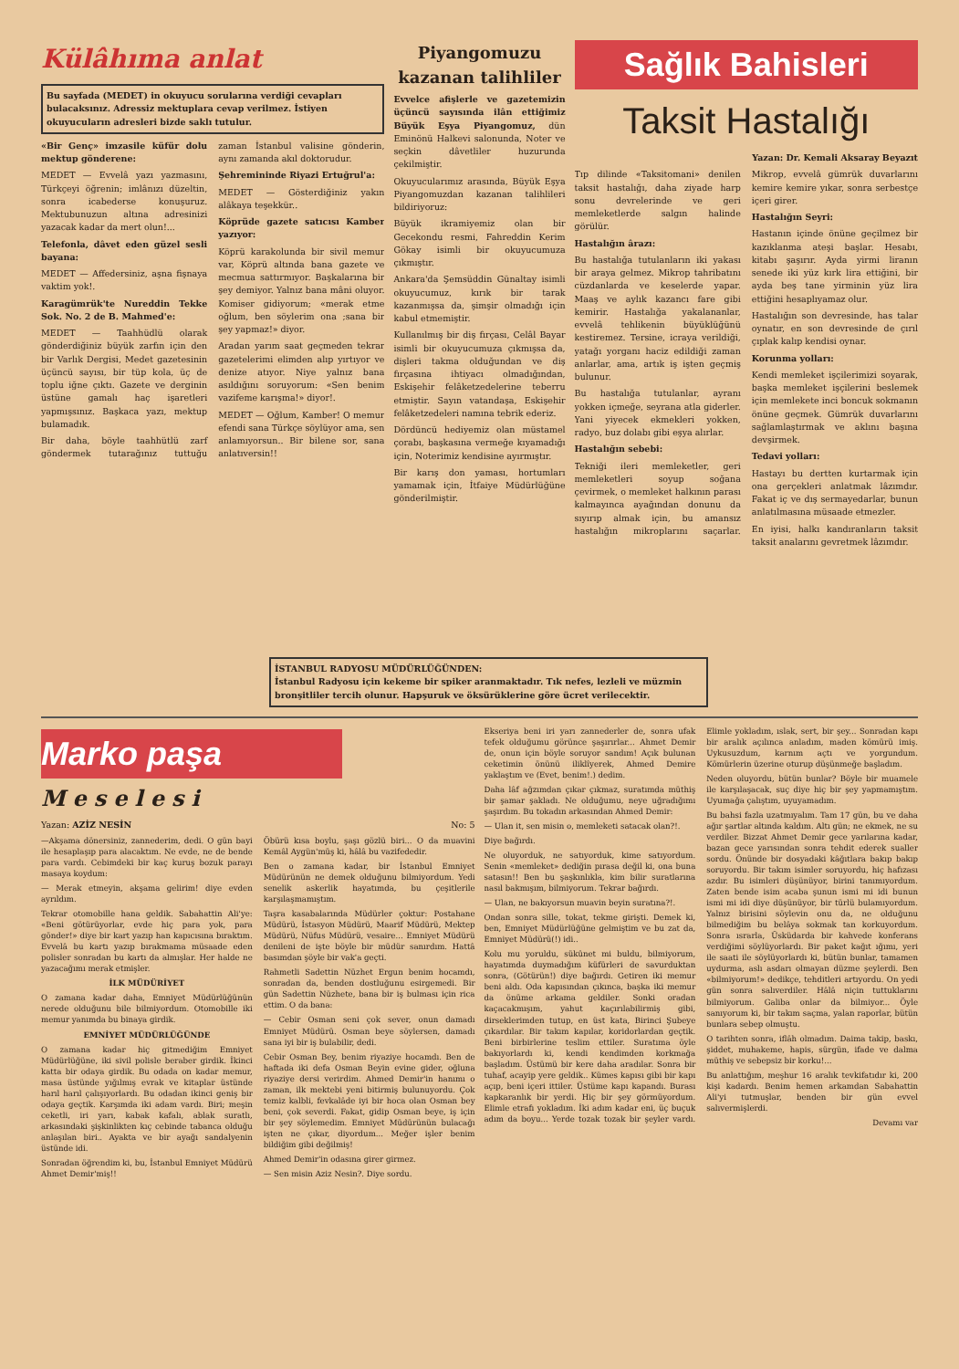Külâhıma anlat
Bu sayfada (MEDET) in okuyucu sorularına verdiği cevapları bulacaksınız. Adressiz mektuplara cevap verilmez. İstiyen okuyucuların adresleri bizde saklı tutulur.
«Bir Genç» imzasile küfür dolu mektup gönderene:
MEDET — Evvelâ yazı yazmasını, Türkçeyi öğrenin; imlânızı düzeltin, sonra icabederse konuşuruz. Mektubunuzun altına adresinizi yazacak kadar da mert olun!...
Telefonla, dâvet eden güzel sesli bayana:
MEDET — Affedersiniz, aşna fişnaya vaktim yok!.
Karagümrük'te Nureddin Tekke Sok. No. 2 de B. Mahmed'e:
MEDET — Taahhüdlü olarak gönderdiğiniz büyük zarfın için den bir Varlık Dergisi, Medet gazetesinin üçüncü sayısı, bir tüp kola, üç de toplu iğne çıktı. Gazete ve derginin üstüne gamalı haç işaretleri yapmışsınız. Başkaca yazı, mektup bulamadık.
Bir daha, böyle taahhütlü zarf göndermek tutarağınız tuttuğu zaman İstanbul valisine gönderin, aynı zamanda akıl doktorudur.
Şehremininde Riyazi Ertuğrul'a:
MEDET — Gösterdiğiniz yakın alâkaya teşekkür..
Köprüde gazete satıcısı Kamber yazıyor:
Köprü karakolunda bir sivil memur var, Köprü altında bana gazete ve mecmua sattırmıyor. Başkalarına bir şey demiyor. Yalnız bana mâni oluyor. Komiser gidiyorum; «merak etme oğlum, ben söylerim ona ;sana bir şey yapmaz!» diyor.
Aradan yarım saat geçmeden tekrar gazetelerimi elimden alıp yırtıyor ve denize atıyor. Niye yalnız bana asıldığını soruyorum: «Sen benim vazifeme karışma!» diyor!.
MEDET — Oğlum, Kamber! O memur efendi sana Türkçe söylüyor ama, sen anlamıyorsun.. Bir bilene sor, sana anlatıversin!!
Piyangomuzu kazanan talihliler
Evvelce afişlerle ve gazetemizin üçüncü sayısında ilân ettiğimiz Büyük Eşya Piyangomuz, dün Eminönü Halkevi salonunda, Noter ve seçkin dâvetliler huzurunda çekilmiştir.
Okuyucularımız arasında, Büyük Eşya Piyangomuzdan kazanan talihlileri bildiriyoruz:
Büyük ikramiyemiz olan bir Gecekondu resmi, Fahreddin Kerim Gökay isimli bir okuyucumuza çıkmıştır.
Ankara'da Şemsüddin Günaltay isimli okuyucumuz, kırık bir tarak kazanmışsa da, şimşir olmadığı için kabul etmemiştir.
Kullanılmış bir diş fırçası, Celâl Bayar isimli bir okuyucumuza çıkmışsa da, dişleri takma olduğundan ve diş fırçasına ihtiyacı olmadığından, Eskişehir felâketzedelerine teberru etmiştir. Sayın vatandaşa, Eskişehir felâketzedeleri namına tebrik ederiz.
Dördüncü hediyemiz olan müstamel çorabı, başkasına vermeğe kıyamadığı için, Noterimiz kendisine ayırmıştır.
Bir karış don yaması, hortumları yamamak için, İtfaiye Müdürlüğüne gönderilmiştir.
Sağlık Bahisleri
Taksit Hastalığı
Yazan: Dr. Kemali Aksaray Beyazıt
Tıp dilinde «Taksitomani» denilen taksit hastalığı, daha ziyade harp sonu devrelerinde ve geri memleketlerde salgın halinde görülür.
Hastalığın ârazı:
Bu hastalığa tutulanların iki yakası bir araya gelmez. Mikrop tahribatını cüzdanlarda ve keselerde yapar. Maaş ve aylık kazancı fare gibi kemirir. Hastalığa yakalananlar, evvelâ tehlikenin büyüklüğünü kestiremez. Tersine, icraya verildiği, yatağı yorganı haciz edildiği zaman anlarlar, ama, artık iş işten geçmiş bulunur.
Bu hastalığa tutulanlar, ayranı yokken içmeğe, seyrana atla giderler. Yani yiyecek ekmekleri yokken, radyo, buz dolabı gibi eşya alırlar.
Hastalığın sebebi:
Tekniği ileri memleketler, geri memleketleri soyup soğana çevirmek, o memleket halkının parası kalmayınca ayağından donunu da sıyırıp almak için, bu amansız hastalığın mikroplarını saçarlar. Mikrop, evvelâ gümrük duvarlarını kemire kemire yıkar, sonra serbestçe içeri girer.
Hastalığın Seyri:
Hastanın içinde önüne geçilmez bir kazıklanma ateşi başlar. Hesabı, kitabı şaşırır. Ayda yirmi liranın senede iki yüz kırk lira ettiğini, bir ayda beş tane yirminin yüz lira ettiğini hesaplıyamaz olur.
Hastalığın son devresinde, has talar oynatır, en son devresinde de çırıl çıplak kalıp kendisi oynar.
Korunma yolları:
Kendi memleket işçilerimizi soyarak, başka memleket işçilerini beslemek için memlekete inci boncuk sokmanın önüne geçmek. Gümrük duvarlarını sağlamlaştırmak ve aklını başına devşirmek.
Tedavi yolları:
Hastayı bu dertten kurtarmak için ona gerçekleri anlatmak lâzımdır. Fakat iç ve dış sermayedarlar, bunun anlatılmasına müsaade etmezler.
En iyisi, halkı kandıranların taksit taksit analarını gevretmek lâzımdır.
İSTANBUL RADYOSU MÜDÜRLÜĞÜNDEN:
İstanbul Radyosu için kekeme bir spiker aranmaktadır. Tık nefes, lezleli ve müzmin bronşitliler tercih olunur. Hapşuruk ve öksürüklerine göre ücret verilecektir.
Marko paşa
Meselesi
Yazan: AZİZ NESİN No: 5
—Akşama dönersiniz, zannederim, dedi. O gün bayi ile hesaplaşıp para alacaktım. Ne evde, ne de bende para vardı. Cebimdeki bir kaç kuruş bozuk parayı masaya koydum:
— Merak etmeyin, akşama gelirim! diye evden ayrıldım.
Tekrar otomobille hana geldik. Sabahattin Ali'ye: «Beni götürüyorlar, evde hiç para yok, para gönder!» diye bir kart yazıp han kapıcısına bıraktım. Evvelâ bu kartı yazıp bırakmama müsaade eden polisler sonradan bu kartı da almışlar. Her halde ne yazacağımı merak etmişler.
İLK MÜDÜRİYET
O zamana kadar daha, Emniyet Müdürlüğünün nerede olduğunu bile bilmiyordum. Otomobille iki memur yanımda bu binaya girdik.
EMNİYET MÜDÜRLÜĞÜNDE
O zamana kadar hiç gitmediğim Emniyet Müdürlüğüne, iki sivil polisle beraber girdik. İkinci katta bir odaya girdik. Bu odada on kadar memur, masa üstünde yığılmış evrak ve kitaplar üstünde harıl harıl çalışıyorlardı. Bu odadan ikinci geniş bir odaya geçtik. Karşımda iki adam vardı. Biri; meşin ceketli, iri yarı, kabak kafalı, ablak suratlı, arkasındaki şişkinlikten kıç cebinde tabanca olduğu anlaşılan biri.. Ayakta ve bir ayağı sandalyenin üstünde idi.
Sonradan öğrendim ki, bu, İstanbul Emniyet Müdürü Ahmet Demir'miş!!
Öbürü kısa boylu, şaşı gözlü biri... O da muavini Kemâl Aygün'müş ki, hâlâ bu vazifededir.
Ben o zamana kadar, bir İstanbul Emniyet Müdürünün ne demek olduğunu bilmiyordum. Yedi senelik askerlik hayatımda, bu çeşitlerile karşılaşmamıştım.
Taşra kasabalarında Müdürler çoktur: Postahane Müdürü, İstasyon Müdürü, Maarif Müdürü, Mektep Müdürü, Nüfus Müdürü, vesaire... Emniyet Müdürü denileni de işte böyle bir müdür sanırdım. Hattâ basımdan şöyle bir vak'a geçti.
Rahmetli Sadettin Nüzhet Ergun benim hocamdı, sonradan da, benden dostluğunu esirgemedi. Bir gün Sadettin Nüzhete, bana bir iş bulması için rica ettim. O da bana:
— Cebir Osman seni çok sever, onun damadı Emniyet Müdürü. Osman beye söylersen, damadı sana iyi bir iş bulabilir, dedi.
Cebir Osman Bey, benim riyaziye hocamdı. Ben de haftada iki defa Osman Beyin evine gider, oğluna riyaziye dersi verirdim. Ahmed Demir'in hanımı o zaman, ilk mektebi yeni bitirmiş bulunuyordu. Çok temiz kalbli, fevkalâde iyi bir hoca olan Osman bey beni, çok severdi. Fakat, gidip Osman beye, iş için bir şey söylemedim. Emniyet Müdürünün bulacağı işten ne çıkar, diyordum... Meğer işler benim bildiğim gibi değilmiş!
Ahmed Demir'in odasına girer girmez.
— Sen misin Aziz Nesin?. Diye sordu.
Ekseriya beni iri yarı zannederler de, sonra ufak tefek olduğumu görünce şaşırırlar... Ahmet Demir de, onun için böyle soruyor sandım! Açık bulunan ceketimin önünü iliklîyerek, Ahmed Demire yaklaştım ve (Evet, benim!.) dedim.
Daha lâf ağzımdan çıkar çıkmaz, suratımda müthiş bir şamar şakladı. Ne olduğumu, neye uğradığımı şaşırdım. Bu tokadın arkasından Ahmed Demir:
— Ulan it, sen misin o, memleketi satacak olan?!.
Diye bağırdı.
Ne oluyorduk, ne satıyorduk, kime satıyordum. Senin «memleket» dediğin pırasa değil ki, ona buna satasın!! Ben bu şaşkınlıkla, kim bilir suratlarına nasıl bakmışım, bilmiyorum. Tekrar bağırdı.
— Ulan, ne bakıyorsun muavin beyin suratına?!.
Ondan sonra sille, tokat, tekme girişti. Demek ki, ben, Emniyet Müdürlüğüne gelmiştim ve bu zat da, Emniyet Müdürü(!) idi..
Kolu mu yoruldu, sükûnet mi buldu, bilmiyorum, hayatımda duymadığım küfürleri de savurduktan sonra, (Götürün!) diye bağırdı. Getiren iki memur beni aldı. Oda kapısından çıkınca, başka iki memur da önüme arkama geldiler. Sonki oradan kaçacakmışım, yahut kaçırılabilirmiş gibi, dirseklerimden tutup, en üst kata, Birinci Şubeye çıkardılar. Bir takım kapılar, koridorlardan geçtik. Beni birbirlerine teslim ettiler. Suratıma öyle bakıyorlardı ki, kendi kendimden korkmağa başladım. Üstümü bir kere daha aradılar. Sonra bir tuhaf, acayip yere geldik.. Kümes kapısı gibi bir kapı açıp, beni içeri ittiler. Üstüme kapı kapandı. Burası kapkaranlık bir yerdi. Hiç bir şey görmüyordum. Elimle etrafı yokladım. İki adım kadar eni, üç buçuk adım da boyu... Yerde tozak tozak bir şeyler vardı. Elimle yokladım, ıslak, sert, bir şey... Sonradan kapı bir aralık açılınca anladım, maden kömürü imiş. Uykusuzdum, karnım açtı ve yorgundum. Kömürlerin üzerine oturup düşünmeğe başladım.
Neden oluyordu, bütün bunlar? Böyle bir muamele ile karşılaşacak, suç diye hiç bir şey yapmamıştım. Uyumağa çalıştım, uyuyamadım.
Bu bahsi fazla uzatmıyalım. Tam 17 gün, bu ve daha ağır şartlar altında kaldım. Altı gün; ne ekmek, ne su verdiler. Bizzat Ahmet Demir gece yarılarına kadar, bazan gece yarısından sonra tehdit ederek sualler sordu. Önünde bir dosyadaki kâğıtlara bakıp bakıp soruyordu. Bir takım isimler soruyordu, hiç hafızası azdır. Bu isimleri düşünüyor, birini tanımıyordum. Zaten bende isim acaba şunun ismi mi idi bunun ismi mi idi diye düşünüyor, bir türlü bulamıyordum. Yalnız birisini söylevin onu da, ne olduğunu bilmediğim bu belâya sokmak tan korkuyordum. Sonra ısrarla, Üsküdarda bir kahvede konferans verdiğimi söylüyorlardı. Bir paket kağıt ığımı, yeri ile saati ile söylüyorlardı ki, bütün bunlar, tamamen uydurma, aslı asdarı olmayan düzme şeylerdi. Ben «bilmiyorum!» dedikçe, tehditleri artıyordu. On yedi gün sonra salıverdiler. Hâlâ niçin tuttuklarını bilmiyorum. Galiba onlar da bilmiyor... Öyle sanıyorum ki, bir takım saçma, yalan raporlar, bütün bunlara sebep olmuştu.
O tarihten sonra, iflâh olmadım. Daima takip, baskı, şiddet, muhakeme, hapis, sürgün, ifade ve dalma müthiş ve sebepsiz bir korku!...
Bu anlattığım, meşhur 16 aralık tevkifatıdır ki, 200 kişi kadardı. Benim hemen arkamdan Sabahattin Ali'yi tutmuşlar, benden bir gün evvel salıvermişlerdi.
Devamı var